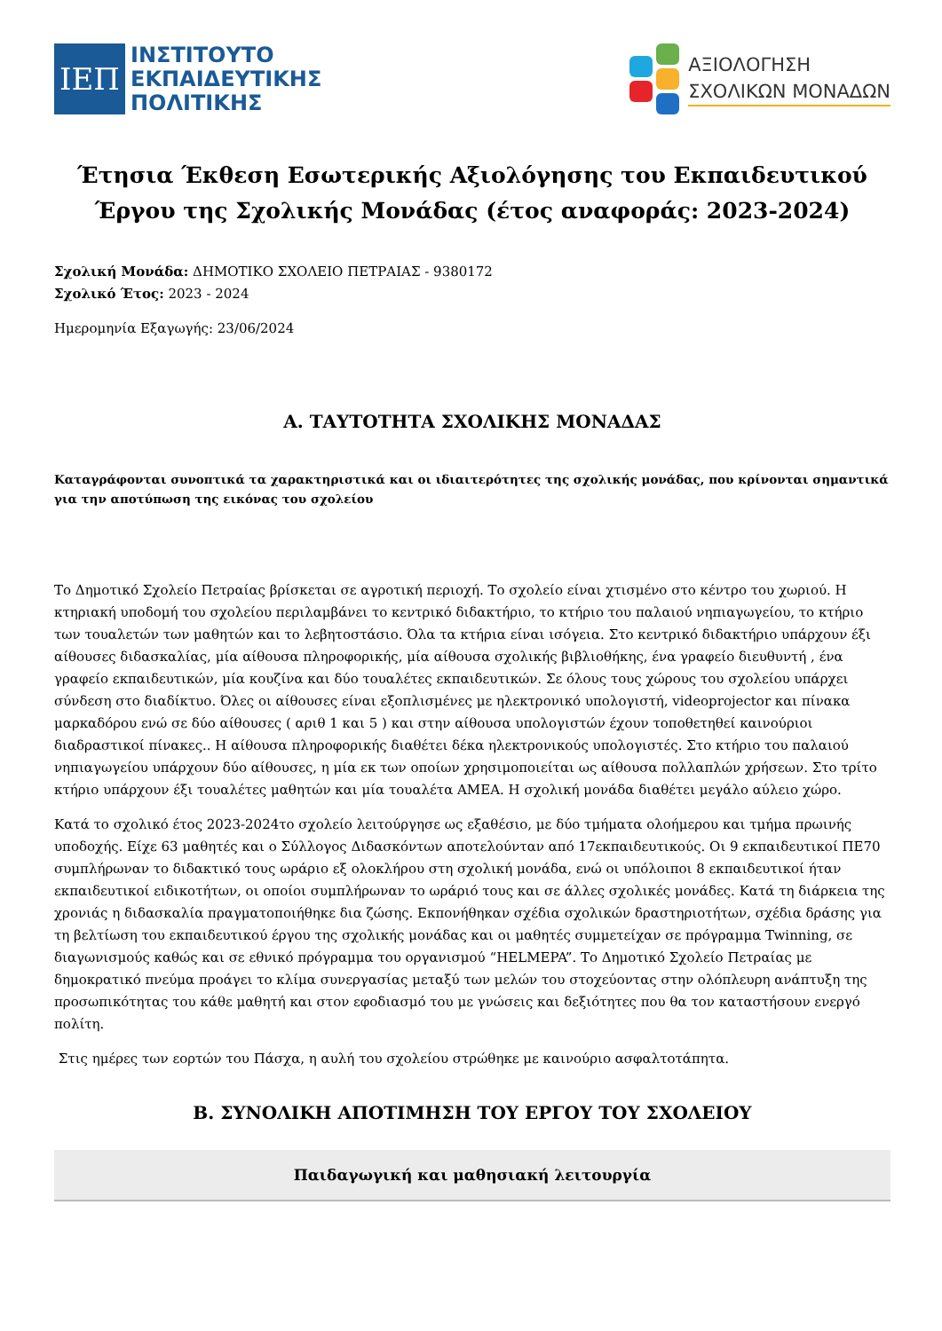ΙΕΠ
ΙΝΣΤΙΤΟΥΤΟ
ΕΚΠΑΙΔΕΥΤΙΚΗΣ
ΠΟΛΙΤΙΚΗΣ
ΑΞΙΟΛΟΓΗΣΗ
ΣΧΟΛΙΚΩΝ ΜΟΝΑΔΩΝ
Έτησια Έκθεση Εσωτερικής Αξιολόγησης του Εκπαιδευτικού Έργου της Σχολικής Μονάδας (έτος αναφοράς: 2023-2024)
Σχολική Μονάδα: ΔΗΜΟΤΙΚΟ ΣΧΟΛΕΙΟ ΠΕΤΡΑΙΑΣ - 9380172
Σχολικό Έτος: 2023 - 2024
Ημερομηνία Εξαγωγής: 23/06/2024
Α. ΤΑΥΤΟΤΗΤΑ ΣΧΟΛΙΚΗΣ ΜΟΝΑΔΑΣ
Καταγράφονται συνοπτικά τα χαρακτηριστικά και οι ιδιαιτερότητες της σχολικής μονάδας, που κρίνονται σημαντικά για την αποτύπωση της εικόνας του σχολείου
Το Δημοτικό Σχολείο Πετραίας βρίσκεται σε αγροτική περιοχή. Το σχολείο είναι χτισμένο στο κέντρο του χωριού. Η κτηριακή υποδομή του σχολείου περιλαμβάνει το κεντρικό διδακτήριο, το κτήριο του παλαιού νηπιαγωγείου, το κτήριο των τουαλετών των μαθητών και το λεβητοστάσιο. Όλα τα κτήρια είναι ισόγεια. Στο κεντρικό διδακτήριο υπάρχουν έξι αίθουσες διδασκαλίας, μία αίθουσα πληροφορικής, μία αίθουσα σχολικής βιβλιοθήκης, ένα γραφείο διευθυντή , ένα γραφείο εκπαιδευτικών, μία κουζίνα και δύο τουαλέτες εκπαιδευτικών. Σε όλους τους χώρους του σχολείου υπάρχει σύνδεση στο διαδίκτυο. Όλες οι αίθουσες είναι εξοπλισμένες με ηλεκτρονικό υπολογιστή, videoprojector και πίνακα μαρκαδόρου ενώ σε δύο αίθουσες ( αριθ 1 και 5 ) και στην αίθουσα υπολογιστών έχουν τοποθετηθεί καινούριοι διαδραστικοί πίνακες.. Η αίθουσα πληροφορικής διαθέτει δέκα ηλεκτρονικούς υπολογιστές. Στο κτήριο του παλαιού νηπιαγωγείου υπάρχουν δύο αίθουσες, η μία εκ των οποίων χρησιμοποιείται ως αίθουσα πολλαπλών χρήσεων. Στο τρίτο κτήριο υπάρχουν έξι τουαλέτες μαθητών και μία τουαλέτα ΑΜΕΑ. Η σχολική μονάδα διαθέτει μεγάλο αύλειο χώρο.
Κατά το σχολικό έτος 2023-2024το σχολείο λειτούργησε ως εξαθέσιο, με δύο τμήματα ολοήμερου και τμήμα πρωινής υποδοχής. Είχε 63 μαθητές και ο Σύλλογος Διδασκόντων αποτελούνταν από 17εκπαιδευτικούς. Οι 9 εκπαιδευτικοί ΠΕ70 συμπλήρωναν το διδακτικό τους ωράριο εξ ολοκλήρου στη σχολική μονάδα, ενώ οι υπόλοιποι 8 εκπαιδευτικοί ήταν εκπαιδευτικοί ειδικοτήτων, οι οποίοι συμπλήρωναν το ωράριό τους και σε άλλες σχολικές μονάδες. Κατά τη διάρκεια της χρονιάς η διδασκαλία πραγματοποιήθηκε δια ζώσης. Εκπονήθηκαν σχέδια σχολικών δραστηριοτήτων, σχέδια δράσης για τη βελτίωση του εκπαιδευτικού έργου της σχολικής μονάδας και οι μαθητές συμμετείχαν σε πρόγραμμα Twinning, σε διαγωνισμούς καθώς και σε εθνικό πρόγραμμα του οργανισμού “HELMEPA”. Το Δημοτικό Σχολείο Πετραίας με δημοκρατικό πνεύμα προάγει το κλίμα συνεργασίας μεταξύ των μελών του στοχεύοντας στην ολόπλευρη ανάπτυξη της προσωπικότητας του κάθε μαθητή και στον εφοδιασμό του με γνώσεις και δεξιότητες που θα τον καταστήσουν ενεργό πολίτη.
Στις ημέρες των εορτών του Πάσχα, η αυλή του σχολείου στρώθηκε με καινούριο ασφαλτοτάπητα.
Β. ΣΥΝΟΛΙΚΗ ΑΠΟΤΙΜΗΣΗ ΤΟΥ ΕΡΓΟΥ ΤΟΥ ΣΧΟΛΕΙΟΥ
Παιδαγωγική και μαθησιακή λειτουργία